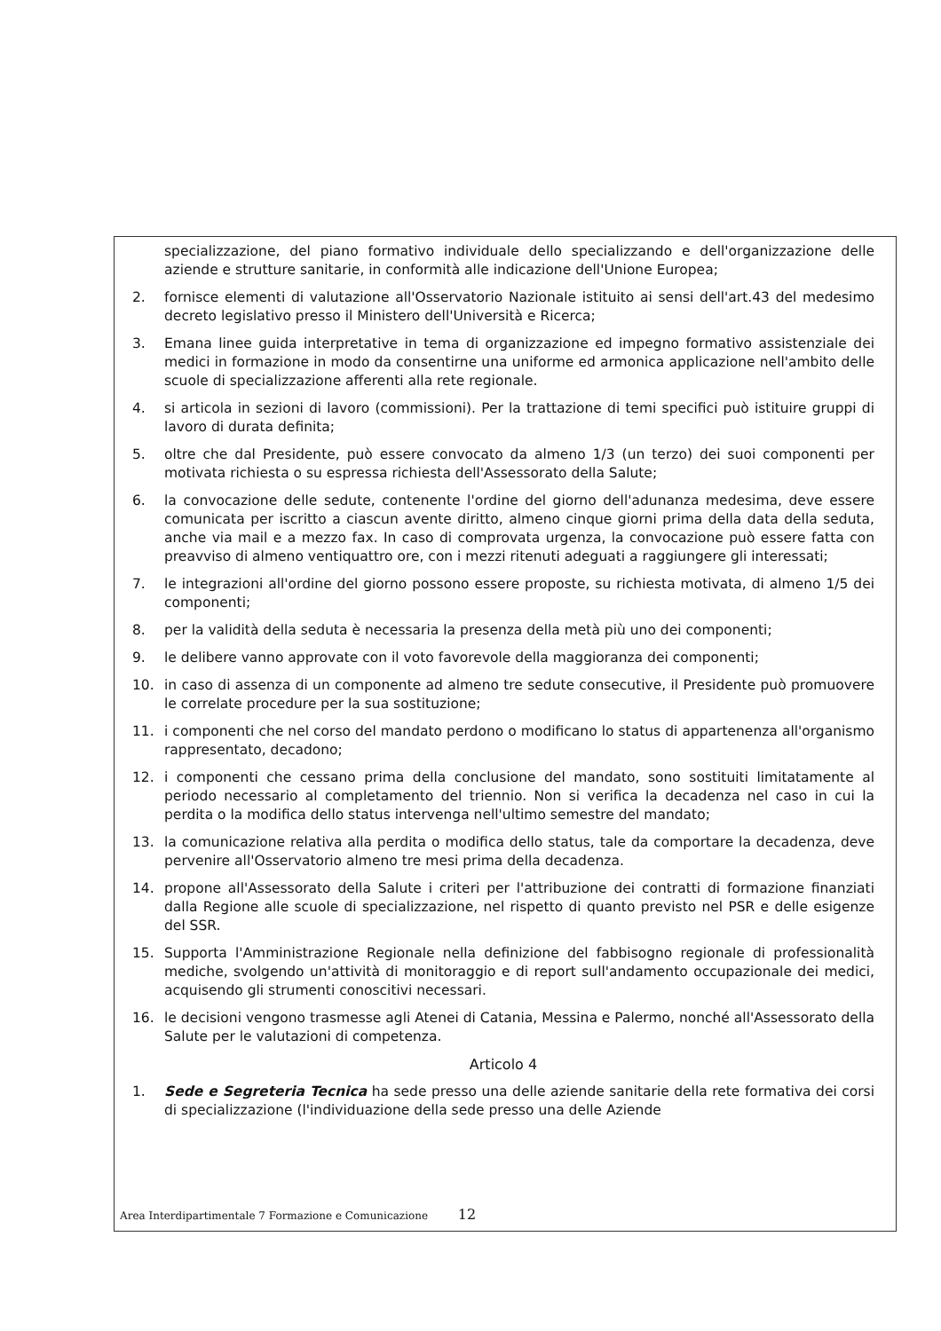specializzazione, del piano formativo individuale dello specializzando e dell'organizzazione delle aziende e strutture sanitarie, in conformità alle indicazione dell'Unione Europea;
2. fornisce elementi di valutazione all'Osservatorio Nazionale istituito ai sensi dell'art.43 del medesimo decreto legislativo presso il Ministero dell'Università e Ricerca;
3. Emana linee guida interpretative in tema di organizzazione ed impegno formativo assistenziale dei medici in formazione in modo da consentirne una uniforme ed armonica applicazione nell'ambito delle scuole di specializzazione afferenti alla rete regionale.
4. si articola in sezioni di lavoro (commissioni). Per la trattazione di temi specifici può istituire gruppi di lavoro di durata definita;
5. oltre che dal Presidente, può essere convocato da almeno 1/3 (un terzo) dei suoi componenti per motivata richiesta o su espressa richiesta dell'Assessorato della Salute;
6. la convocazione delle sedute, contenente l'ordine del giorno dell'adunanza medesima, deve essere comunicata per iscritto a ciascun avente diritto, almeno cinque giorni prima della data della seduta, anche via mail e a mezzo fax. In caso di comprovata urgenza, la convocazione può essere fatta con preavviso di almeno ventiquattro ore, con i mezzi ritenuti adeguati a raggiungere gli interessati;
7. le integrazioni all'ordine del giorno possono essere proposte, su richiesta motivata, di almeno 1/5 dei componenti;
8. per la validità della seduta è necessaria la presenza della metà più uno dei componenti;
9. le delibere vanno approvate con il voto favorevole della maggioranza dei componenti;
10. in caso di assenza di un componente ad almeno tre sedute consecutive, il Presidente può promuovere le correlate procedure per la sua sostituzione;
11. i componenti che nel corso del mandato perdono o modificano lo status di appartenenza all'organismo rappresentato, decadono;
12. i componenti che cessano prima della conclusione del mandato, sono sostituiti limitatamente al periodo necessario al completamento del triennio. Non si verifica la decadenza nel caso in cui la perdita o la modifica dello status intervenga nell'ultimo semestre del mandato;
13. la comunicazione relativa alla perdita o modifica dello status, tale da comportare la decadenza, deve pervenire all'Osservatorio almeno tre mesi prima della decadenza.
14. propone all'Assessorato della Salute i criteri per l'attribuzione dei contratti di formazione finanziati dalla Regione alle scuole di specializzazione, nel rispetto di quanto previsto nel PSR e delle esigenze del SSR.
15. Supporta l'Amministrazione Regionale nella definizione del fabbisogno regionale di professionalità mediche, svolgendo un'attività di monitoraggio e di report sull'andamento occupazionale dei medici, acquisendo gli strumenti conoscitivi necessari.
16. le decisioni vengono trasmesse agli Atenei di Catania, Messina e Palermo, nonché all'Assessorato della Salute per le valutazioni di competenza.
Articolo 4
1. Sede e Segreteria Tecnica ha sede presso una delle aziende sanitarie della rete formativa dei corsi di specializzazione (l'individuazione della sede presso una delle Aziende
Area Interdipartimentale 7 Formazione e Comunicazione 12